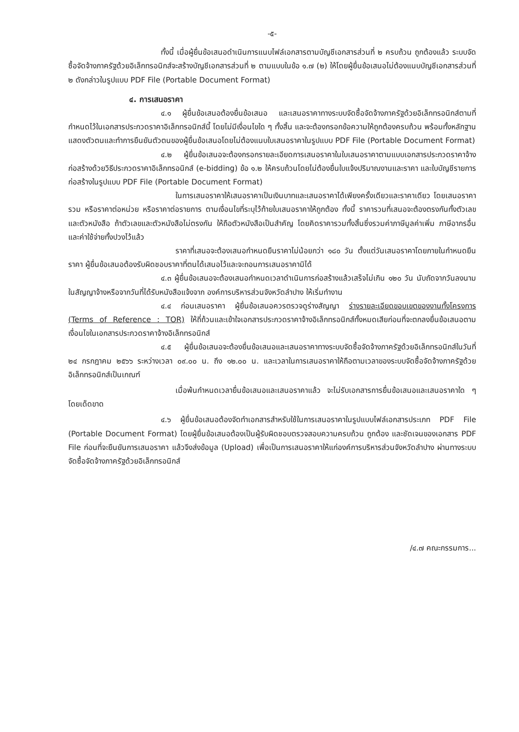-๕-
ทั้งนี้ เมื่อผู้ยื่นข้อเสนอดำเนินการแนบไฟล์เอกสารตามบัญชีเอกสารส่วนที่ ๒ ครบถ้วน ถูกต้องแล้ว ระบบจัดซื้อจัดจ้างภาครัฐด้วยอิเล็กทรอนิกส์จะสร้างบัญชีเอกสารส่วนที่ ๒ ตามแบบในข้อ ๑.๗ (๒) ให้โดยผู้ยื่นข้อเสนอไม่ต้องแนบบัญชีเอกสารส่วนที่ ๒ ดังกล่าวในรูปแบบ PDF File (Portable Document Format)
๔. การเสนอราคา
๔.๑ ผู้ยื่นข้อเสนอต้องยื่นข้อเสนอ และเสนอราคาทางระบบจัดซื้อจัดจ้างภาครัฐด้วยอิเล็กทรอนิกส์ตามที่กำหนดไว้ในเอกสารประกวดราคาอิเล็กทรอนิกส์นี้ โดยไม่มีเงื่อนไขใด ๆ ทั้งสิ้น และจะต้องกรอกข้อความให้ถูกต้องครบถ้วน พร้อมทั้งหลักฐานแสดงตัวตนและทำการยืนยันตัวตนของผู้ยื่นข้อเสนอโดยไม่ต้องแนบใบเสนอราคาในรูปแบบ PDF File (Portable Document Format)
๔.๒ ผู้ยื่นข้อเสนอจะต้องกรอกรายละเอียดการเสนอราคาในใบเสนอราคาตามแบบเอกสารประกวดราคาจ้างก่อสร้างด้วยวิธีประกวดราคาอิเล็กทรอนิกส์ (e-bidding) ข้อ ๑.๒ ให้ครบถ้วนโดยไม่ต้องยื่นใบแจ้งปริมาณงานและราคา และใบบัญชีรายการก่อสร้างในรูปแบบ PDF File (Portable Document Format)
ในการเสนอราคาให้เสนอราคาเป็นเงินบาทและเสนอราคาได้เพียงครั้งเดียวและราคาเดียว โดยเสนอราคารวม หรือราคาต่อหน่วย หรือราคาต่อรายการ ตามเงื่อนไขที่ระบุไว้ท้ายใบเสนอราคาให้ถูกต้อง ทั้งนี้ ราคารวมที่เสนอจะต้องตรงกันทั้งตัวเลขและตัวหนังสือ ถ้าตัวเลขและตัวหนังสือไม่ตรงกัน ให้ถือตัวหนังสือเป็นสำคัญ โดยคิดราคารวมทั้งสิ้นซึ่งรวมค่าภาษีมูลค่าเพิ่ม ภาษีอากรอื่น และค่าใช้จ่ายทั้งปวงไว้แล้ว
ราคาที่เสนอจะต้องเสนอกำหนดยืนราคาไม่น้อยกว่า ๑๘๐ วัน ตั้งแต่วันเสนอราคาโดยภายในกำหนดยืนราคา ผู้ยื่นข้อเสนอต้องรับผิดชอบราคาที่ตนได้เสนอไว้และจะถอนการเสนอราคามิได้
๔.๓ ผู้ยื่นข้อเสนอจะต้องเสนอกำหนดเวลาดำเนินการก่อสร้างแล้วเสร็จไม่เกิน ๑๒๐ วัน นับถัดจากวันลงนามในสัญญาจ้างหรือจากวันที่ได้รับหนังสือแจ้งจาก องค์การบริหารส่วนจังหวัดลำปาง ให้เริ่มทำงาน
๔.๔ ก่อนเสนอราคา ผู้ยื่นข้อเสนอควรตรวจดูร่างสัญญา ร่างรายละเอียดขอบเขตของงานทั้งโครงการ (Terms of Reference : TOR) ให้ถี่ถ้วนและเข้าใจเอกสารประกวดราคาจ้างอิเล็กทรอนิกส์ทั้งหมดเสียก่อนที่จะตกลงยื่นข้อเสนอตามเงื่อนไขในเอกสารประกวดราคาจ้างอิเล็กทรอนิกส์
๔.๕ ผู้ยื่นข้อเสนอจะต้องยื่นข้อเสนอและเสนอราคาทางระบบจัดซื้อจัดจ้างภาครัฐด้วยอิเล็กทรอนิกส์ในวันที่ ๒๔ กรกฎาคม ๒๕๖๖ ระหว่างเวลา ๐๙.๐๐ น. ถึง ๑๒.๐๐ น. และเวลาในการเสนอราคาให้ถือตามเวลาของระบบจัดซื้อจัดจ้างภาครัฐด้วยอิเล็กทรอนิกส์เป็นเกณฑ์
เมื่อพ้นกำหนดเวลายื่นข้อเสนอและเสนอราคาแล้ว จะไม่รับเอกสารการยื่นข้อเสนอและเสนอราคาใด ๆ โดยเด็ดขาด
๔.๖ ผู้ยื่นข้อเสนอต้องจัดทำเอกสารสำหรับใช้ในการเสนอราคาในรูปแบบไฟล์เอกสารประเภท PDF File (Portable Document Format) โดยผู้ยื่นข้อเสนอต้องเป็นผู้รับผิดชอบตรวจสอบความครบถ้วน ถูกต้อง และชัดเจนของเอกสาร PDF File ก่อนที่จะยืนยันการเสนอราคา แล้วจึงส่งข้อมูล (Upload) เพื่อเป็นการเสนอราคาให้แก่องค์การบริหารส่วนจังหวัดลำปาง ผ่านทางระบบจัดซื้อจัดจ้างภาครัฐด้วยอิเล็กทรอนิกส์
/๔.๗ คณะกรรมการ...